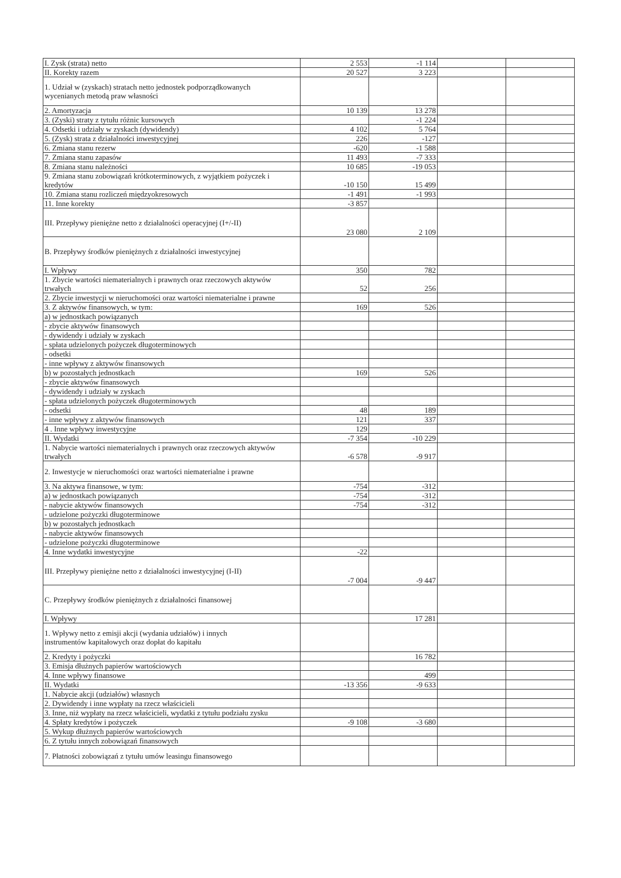| I. Zysk (strata) netto | 2 553 | -1 114 | | |
| II. Korekty razem | 20 527 | 3 223 | | |
| 1. Udział w (zyskach) stratach netto jednostek podporządkowanych wycenianych metodą praw własności | | | | |
| 2. Amortyzacja | 10 139 | 13 278 | | |
| 3. (Zyski) straty z tytułu różnic kursowych | | -1 224 | | |
| 4. Odsetki i udziały w zyskach (dywidendy) | 4 102 | 5 764 | | |
| 5. (Zysk) strata z działalności inwestycyjnej | 226 | -127 | | |
| 6. Zmiana stanu rezerw | -620 | -1 588 | | |
| 7. Zmiana stanu zapasów | 11 493 | -7 333 | | |
| 8. Zmiana stanu należności | 10 685 | -19 053 | | |
| 9. Zmiana stanu zobowiązań krótkoterminowych, z wyjątkiem pożyczek i kredytów | -10 150 | 15 499 | | |
| 10. Zmiana stanu rozliczeń międzyokresowych | -1 491 | -1 993 | | |
| 11. Inne korekty | -3 857 | | | |
| III. Przepływy pieniężne netto z działalności operacyjnej (I+/-II) | 23 080 | 2 109 | | |
| B. Przepływy środków pieniężnych z działalności inwestycyjnej | | | | |
| I. Wpływy | 350 | 782 | | |
| 1. Zbycie wartości niematerialnych i prawnych oraz rzeczowych aktywów trwałych | 52 | 256 | | |
| 2. Zbycie inwestycji w nieruchomości oraz wartości niematerialne i prawne | | | | |
| 3. Z aktywów finansowych, w tym: | 169 | 526 | | |
| a) w jednostkach powiązanych | | | | |
| - zbycie aktywów finansowych | | | | |
| - dywidendy i udziały w zyskach | | | | |
| - spłata udzielonych pożyczek długoterminowych | | | | |
| - odsetki | | | | |
| - inne wpływy z aktywów finansowych | | | | |
| b) w pozostałych jednostkach | 169 | 526 | | |
| - zbycie aktywów finansowych | | | | |
| - dywidendy i udziały w zyskach | | | | |
| - spłata udzielonych pożyczek długoterminowych | | | | |
| - odsetki | 48 | 189 | | |
| - inne wpływy z aktywów finansowych | 121 | 337 | | |
| 4 . Inne wpływy inwestycyjne | 129 | | | |
| II. Wydatki | -7 354 | -10 229 | | |
| 1. Nabycie wartości niematerialnych i prawnych oraz rzeczowych aktywów trwałych | -6 578 | -9 917 | | |
| 2. Inwestycje w nieruchomości oraz wartości niematerialne i prawne | | | | |
| 3. Na aktywa finansowe, w tym: | -754 | -312 | | |
| a) w jednostkach powiązanych | -754 | -312 | | |
| - nabycie aktywów finansowych | -754 | -312 | | |
| - udzielone pożyczki długoterminowe | | | | |
| b) w pozostałych jednostkach | | | | |
| - nabycie aktywów finansowych | | | | |
| - udzielone pożyczki długoterminowe | | | | |
| 4. Inne wydatki inwestycyjne | -22 | | | |
| III. Przepływy pieniężne netto z działalności inwestycyjnej (I-II) | -7 004 | -9 447 | | |
| C. Przepływy środków pieniężnych z działalności finansowej | | | | |
| I. Wpływy | | 17 281 | | |
| 1. Wpływy netto z emisji akcji (wydania udziałów) i innych instrumentów kapitałowych oraz dopłat do kapitału | | | | |
| 2. Kredyty i pożyczki | | 16 782 | | |
| 3. Emisja dłużnych papierów wartościowych | | | | |
| 4. Inne wpływy finansowe | | 499 | | |
| II. Wydatki | -13 356 | -9 633 | | |
| 1. Nabycie akcji (udziałów) własnych | | | | |
| 2. Dywidendy i inne wypłaty na rzecz właścicieli | | | | |
| 3. Inne, niż wypłaty na rzecz właścicieli, wydatki z tytułu podziału zysku | | | | |
| 4. Spłaty kredytów i pożyczek | -9 108 | -3 680 | | |
| 5. Wykup dłużnych papierów wartościowych | | | | |
| 6. Z tytułu innych zobowiązań finansowych | | | | |
| 7. Płatności zobowiązań z tytułu umów leasingu finansowego | | | | |